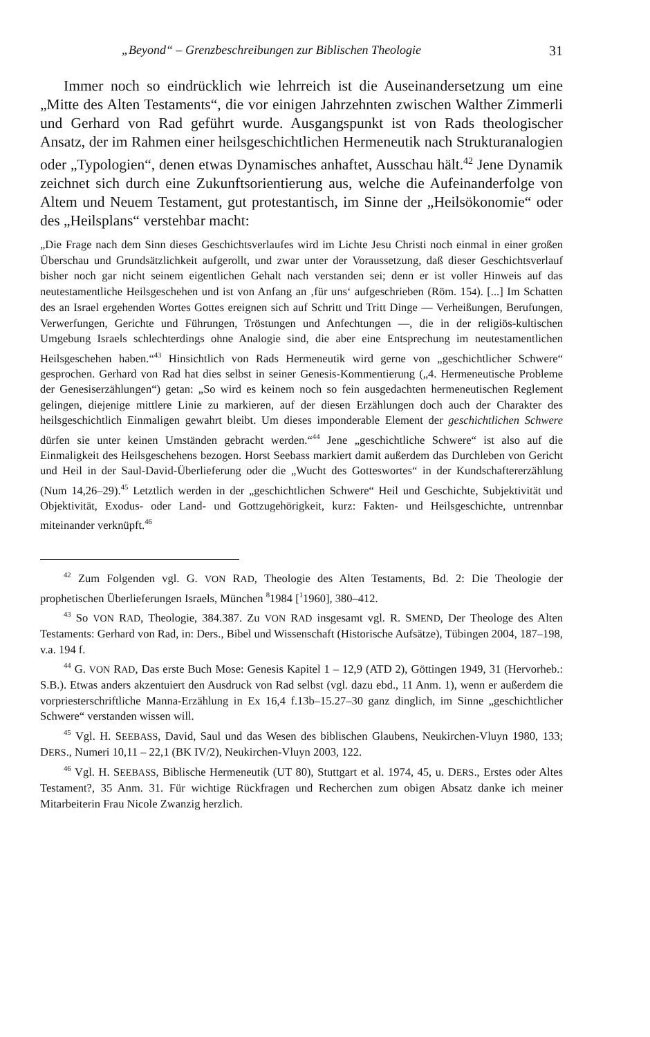„Beyond“ – Grenzbeschreibungen zur Biblischen Theologie 31
Immer noch so eindrücklich wie lehrreich ist die Auseinandersetzung um eine „Mitte des Alten Testaments“, die vor einigen Jahrzehnten zwischen Walther Zimmerli und Gerhard von Rad geführt wurde. Ausgangspunkt ist von Rads theologischer Ansatz, der im Rahmen einer heilsgeschichtlichen Hermeneutik nach Strukturanalogien oder „Typologien“, denen etwas Dynamisches anhaftet, Ausschau hält.<sup>42</sup> Jene Dynamik zeichnet sich durch eine Zukunftsorientierung aus, welche die Aufeinanderfolge von Altem und Neuem Testament, gut protestantisch, im Sinne der „Heilsökonomie“ oder des „Heilsplans“ verstehbar macht:
„Die Frage nach dem Sinn dieses Geschichtsverlaufes wird im Lichte Jesu Christi noch einmal in einer großen Überschau und Grundsätzlichkeit aufgerollt, und zwar unter der Voraussetzung, daß dieser Geschichtsverlauf bisher noch gar nicht seinem eigentlichen Gehalt nach verstanden sei; denn er ist voller Hinweis auf das neutestamentliche Heilsgeschehen und ist von Anfang an ‚für uns‘ aufgeschrieben (Röm. 154). [...] Im Schatten des an Israel ergehenden Wortes Gottes ereignen sich auf Schritt und Tritt Dinge — Verheißungen, Berufungen, Verwerfungen, Gerichte und Führungen, Tröstungen und Anfechtungen —, die in der religiös-kultischen Umgebung Israels schlechterdings ohne Analogie sind, die aber eine Entsprechung im neutestamentlichen Heilsgeschehen haben.“<sup>43</sup> Hinsichtlich von Rads Hermeneutik wird gerne von „geschichtlicher Schwere“ gesprochen. Gerhard von Rad hat dies selbst in seiner Genesis-Kommentierung („4. Hermeneutische Probleme der Genesiserzählungen“) getan: „So wird es keinem noch so fein ausgedachten hermeneutischen Reglement gelingen, diejenige mittlere Linie zu markieren, auf der diesen Erzählungen doch auch der Charakter des heilsgeschichtlich Einmaligen gewahrt bleibt. Um dieses imponderable Element der geschichtlichen Schwere dürfen sie unter keinen Umständen gebracht werden.“<sup>44</sup> Jene „geschichtliche Schwere“ ist also auf die Einmaligkeit des Heilsgeschehens bezogen. Horst Seebass markiert damit außerdem das Durchleben von Gericht und Heil in der Saul-David-Überlieferung oder die „Wucht des Gotteswortes“ in der Kundschaftererzählung (Num 14,26–29).<sup>45</sup> Letztlich werden in der „geschichtlichen Schwere“ Heil und Geschichte, Subjektivität und Objektivität, Exodus- oder Land- und Gottzugehörigkeit, kurz: Fakten- und Heilsgeschichte, untrennbar miteinander verknüpft.<sup>46</sup>
<sup>42</sup> Zum Folgenden vgl. G. VON RAD, Theologie des Alten Testaments, Bd. 2: Die Theologie der prophetischen Überlieferungen Israels, München <sup>8</sup>1984 [<sup>1</sup>1960], 380–412.
<sup>43</sup> So VON RAD, Theologie, 384.387. Zu VON RAD insgesamt vgl. R. SMEND, Der Theologe des Alten Testaments: Gerhard von Rad, in: Ders., Bibel und Wissenschaft (Historische Aufsätze), Tübingen 2004, 187–198, v.a. 194 f.
<sup>44</sup> G. VON RAD, Das erste Buch Mose: Genesis Kapitel 1 – 12,9 (ATD 2), Göttingen 1949, 31 (Hervorheb.: S.B.). Etwas anders akzentuiert den Ausdruck von Rad selbst (vgl. dazu ebd., 11 Anm. 1), wenn er außerdem die vorpriesterschriftliche Manna-Erzählung in Ex 16,4 f.13b–15.27–30 ganz dinglich, im Sinne „geschichtlicher Schwere“ verstanden wissen will.
<sup>45</sup> Vgl. H. SEEBASS, David, Saul und das Wesen des biblischen Glaubens, Neukirchen-Vluyn 1980, 133; DERS., Numeri 10,11 – 22,1 (BK IV/2), Neukirchen-Vluyn 2003, 122.
<sup>46</sup> Vgl. H. SEEBASS, Biblische Hermeneutik (UT 80), Stuttgart et al. 1974, 45, u. DERS., Erstes oder Altes Testament?, 35 Anm. 31. Für wichtige Rückfragen und Recherchen zum obigen Absatz danke ich meiner Mitarbeiterin Frau Nicole Zwanzig herzlich.